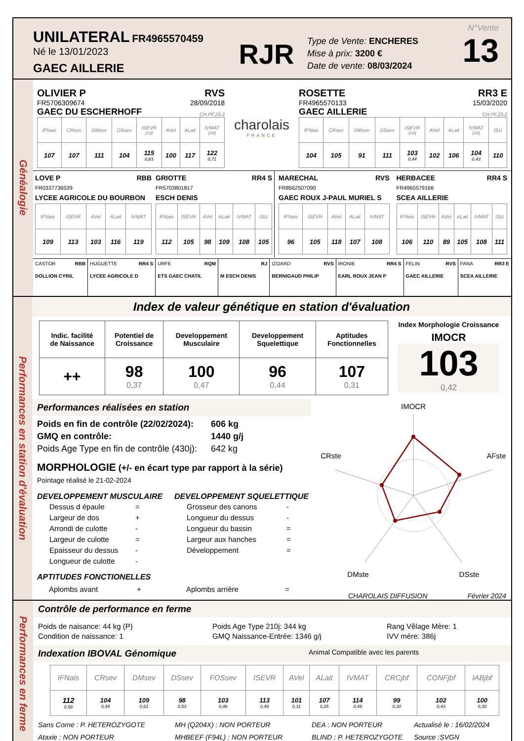UNILATERAL FR4965570459
Né le 13/01/2023
GAEC AILLERIE
RJR
Type de Vente: ENCHERES
Mise à prix: 3200 €
Date de vente: 08/03/2024
N°Vente
13
Généalogie
OLIVIER P RVS
FR5706309674 28/09/2018
GAEC DU ESCHERHOFF CH.PF.23.2
| IFNais | CRsev | DMsev | DSsev | ISEVR (cd) | AVel | ALait | IVMAT (cd) |
| 107 | 107 | 111 | 104 | 115 0,83 | 100 | 117 | 122 0,71 |
charolais
FRANCE
ROSETTE RR3 E
FR4965570133 15/03/2020
GAEC AILLERIE CH.PF.23.2
| IFNais | CRsev | DMsev | DSsev | ISEVR (cd) | AVel | ALait | IVMAT (cd) | ISU |
| 104 | 105 | 91 | 111 | 103 0,44 | 102 | 106 | 104 0,43 | 110 |
LOVE P RBB
FR0337736539
LYCEE AGRICOLE DU BOURBON
| IFNais | ISEVR | AVel | ALait | IVMAT |
| 109 | 113 | 103 | 116 | 119 |
GRIOTTE RR4 S
FR5703801817
ESCH DENIS
| IFNais | ISEVR | AVel | ALait | IVMAT | ISU |
| 112 | 105 | 98 | 109 | 108 | 105 |
MARECHAL RVS
FR8562507090
GAEC ROUX J-PAUL MURIEL S
| IFNais | ISEVR | AVel | ALait | IVMAT |
| 96 | 105 | 118 | 107 | 108 |
HERBACEE RR4 S
FR4965579166
SCEA AILLERIE
| IFNais | ISEVR | AVel | ALait | IVMAT | ISU |
| 106 | 110 | 89 | 105 | 108 | 111 |
| CASTOR RBB DOLLION CYRIL | HUGUETTE RR4 S LYCEE AGRICOLE D | URFE RQM ETS GAEC CHATIL | RJ M ESCH DENIS | IZOARD RVS BERNIGAUD PHILIP | IRONIE RR4 S EARL ROUX JEAN P | FELIN RVS GAEC AILLERIE | FANA RR3 E SCEA AILLERIE |
Performances en station d'évaluation
Index de valeur génétique en station d'évaluation
| Indic. facilité de Naissance | Potentiel de Croissance | Developpement Musculaire | Developpement Squelettique | Aptitudes Fonctionnelles |
| ++ | 98 0,37 | 100 0,47 | 96 0,44 | 107 0,31 |
Index Morphologie Croissance
IMOCR
103
0,42
Performances réalisées en station
Poids en fin de contrôle (22/02/2024): 606 kg
GMQ en contrôle: 1440 g/j
Poids Age Type en fin de contrôle (430j): 642 kg
MORPHOLOGIE (+/- en écart type par rapport à la série)
Pointage réalisé le 21-02-2024
DEVELOPPEMENT MUSCULAIRE
| Dessus d épaule | = |
| Largeur de dos | + |
| Arrondi de culotte | - |
| Largeur de culotte | = |
| Epaisseur du dessus | - |
| Longueur de culotte | - |
DEVELOPPEMENT SQUELETTIQUE
| Grosseur des canons | - |
| Longueur du dessus | - |
| Longueur du bassin | = |
| Largeur aux hanches | = |
| Développement | = |
APTITUDES FONCTIONELLES
Aplombs avant + Aplombs arrière =
IMOCR
AFste
DSste
DMste
CRste
CHAROLAIS DIFFUSION Février 2024
Performances en ferme
Contrôle de performance en ferme
Poids de naisance: 44 kg (P)
Condition de naissance: 1
Poids Age Type 210j: 344 kg
GMQ Naissance-Entrée: 1346 g/j
Rang Vêlage Mère: 1
IVV mère: 386j
Indexation IBOVAL Génomique Animal Compatible avec les parents
| IFNais | CRsev | DMsev | DSsev | FOSsev | ISEVR | AVel | ALait | IVMAT | CRCjbf | CONFjbf | IABjbf |
| 112 0,58 | 104 0,44 | 109 0,61 | 98 0,53 | 103 0,46 | 113 0,49 | 101 0,31 | 107 0,25 | 114 0,49 | 99 0,30 | 102 0,43 | 100 0,30 |
Sans Corne : P. HETEROZYGOTE
Ataxie : NON PORTEUR
MH (Q204X) : NON PORTEUR
MHBEEF (F94L) : NON PORTEUR
DEA : NON PORTEUR
BLIND : P. HETEROZYGOTE
Actualisé le : 16/02/2024
Source :SVGN